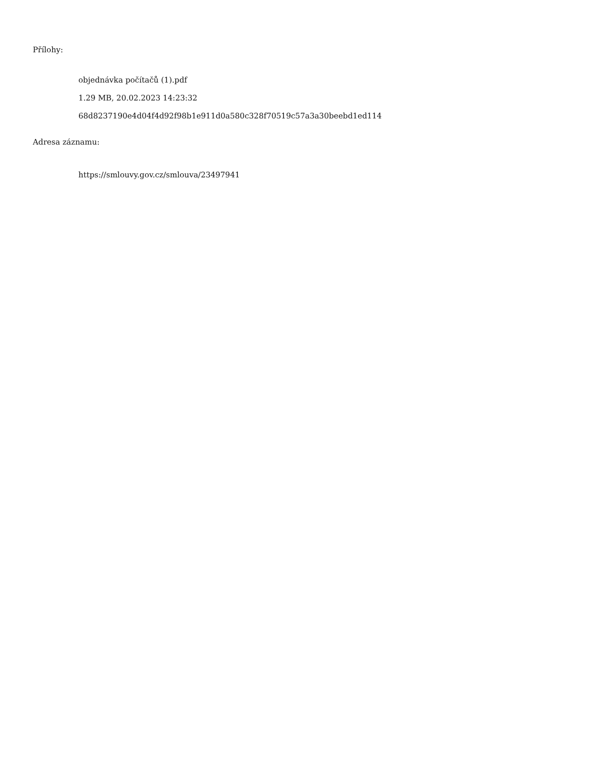Přílohy:
objednávka počítačů (1).pdf
1.29 MB, 20.02.2023 14:23:32
68d8237190e4d04f4d92f98b1e911d0a580c328f70519c57a3a30beebd1ed114
Adresa záznamu:
https://smlouvy.gov.cz/smlouva/23497941